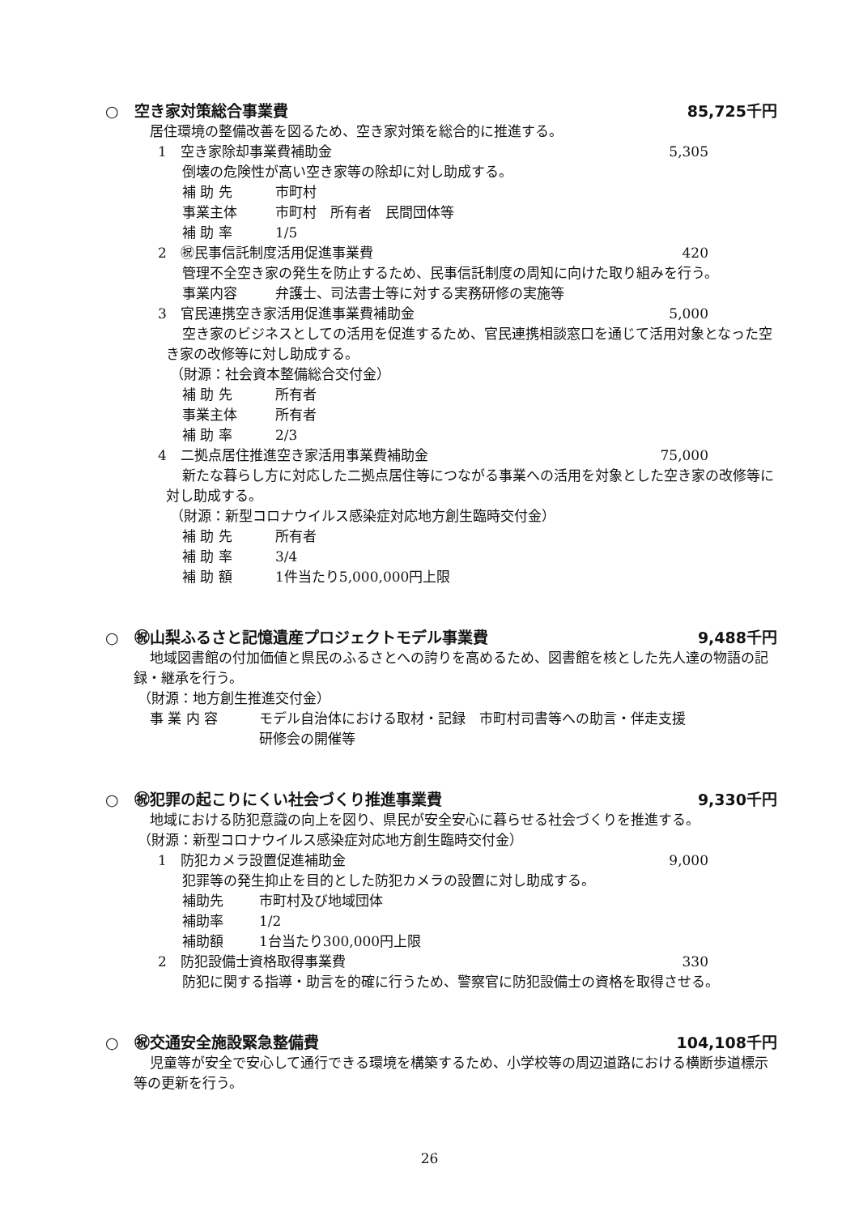○　空き家対策総合事業費 85,725千円
居住環境の整備改善を図るため、空き家対策を総合的に推進する。
1　空き家除却事業費補助金 5,305
倒壊の危険性が高い空き家等の除却に対し助成する。
補 助 先 市町村
事業主体 市町村　所有者　民間団体等
補 助 率 1/5
2　㊗民事信託制度活用促進事業費 420
管理不全空き家の発生を防止するため、民事信託制度の周知に向けた取り組みを行う。
事業内容 弁護士、司法書士等に対する実務研修の実施等
3　官民連携空き家活用促進事業費補助金 5,000
空き家のビジネスとしての活用を促進するため、官民連携相談窓口を通じて活用対象となった空き家の改修等に対し助成する。
（財源：社会資本整備総合交付金）
補 助 先 所有者
事業主体 所有者
補 助 率 2/3
4　二拠点居住推進空き家活用事業費補助金 75,000
新たな暮らし方に対応した二拠点居住等につながる事業への活用を対象とした空き家の改修等に対し助成する。
（財源：新型コロナウイルス感染症対応地方創生臨時交付金）
補 助 先 所有者
補 助 率 3/4
補 助 額 1件当たり5,000,000円上限
○　㊗山梨ふるさと記憶遺産プロジェクトモデル事業費 9,488千円
地域図書館の付加価値と県民のふるさとへの誇りを高めるため、図書館を核とした先人達の物語の記録・継承を行う。
（財源：地方創生推進交付金）
事 業 内 容 モデル自治体における取材・記録　市町村司書等への助言・伴走支援
研修会の開催等
○　㊗犯罪の起こりにくい社会づくり推進事業費 9,330千円
地域における防犯意識の向上を図り、県民が安全安心に暮らせる社会づくりを推進する。
（財源：新型コロナウイルス感染症対応地方創生臨時交付金）
1　防犯カメラ設置促進補助金 9,000
犯罪等の発生抑止を目的とした防犯カメラの設置に対し助成する。
補助先 市町村及び地域団体
補助率 1/2
補助額 1台当たり300,000円上限
2　防犯設備士資格取得事業費 330
防犯に関する指導・助言を的確に行うため、警察官に防犯設備士の資格を取得させる。
○　㊗交通安全施設緊急整備費 104,108千円
児童等が安全で安心して通行できる環境を構築するため、小学校等の周辺道路における横断歩道標示等の更新を行う。
26